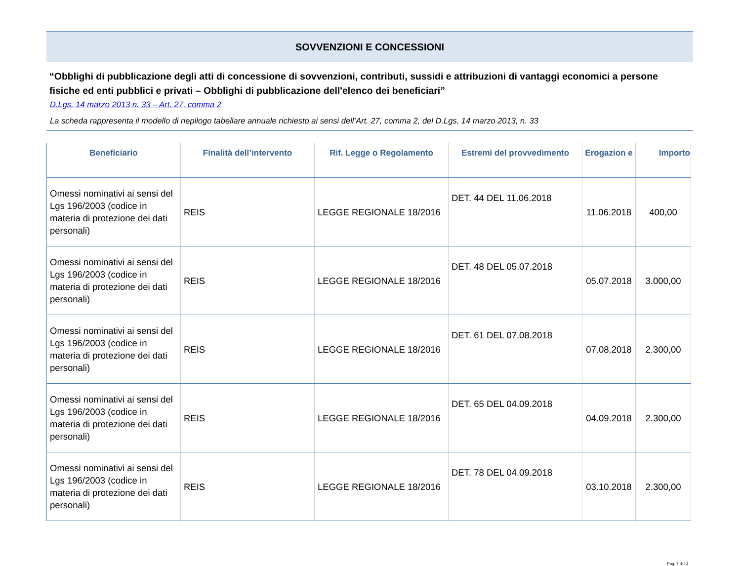SOVVENZIONI E CONCESSIONI
“Obblighi di pubblicazione degli atti di concessione di sovvenzioni, contributi, sussidi e attribuzioni di vantaggi economici a persone fisiche ed enti pubblici e privati – Obblighi di pubblicazione dell'elenco dei beneficiari”
D.Lgs. 14 marzo 2013 n. 33 – Art. 27, comma 2
La scheda rappresenta il modello di riepilogo tabellare annuale richiesto ai sensi dell’Art. 27, comma 2, del D.Lgs. 14 marzo 2013, n. 33
| Beneficiario | Finalità dell’intervento | Rif. Legge o Regolamento | Estremi del provvedimento | Erogazion e | Importo |
| --- | --- | --- | --- | --- | --- |
| Omessi nominativi ai sensi del Lgs 196/2003 (codice in materia di protezione dei dati personali) | REIS | LEGGE REGIONALE 18/2016 | DET. 44 DEL 11.06.2018 | 11.06.2018 | 400,00 |
| Omessi nominativi ai sensi del Lgs 196/2003 (codice in materia di protezione dei dati personali) | REIS | LEGGE REGIONALE 18/2016 | DET. 48 DEL 05.07.2018 | 05.07.2018 | 3.000,00 |
| Omessi nominativi ai sensi del Lgs 196/2003 (codice in materia di protezione dei dati personali) | REIS | LEGGE REGIONALE 18/2016 | DET. 61 DEL 07.08.2018 | 07.08.2018 | 2.300,00 |
| Omessi nominativi ai sensi del Lgs 196/2003 (codice in materia di protezione dei dati personali) | REIS | LEGGE REGIONALE 18/2016 | DET. 65 DEL 04.09.2018 | 04.09.2018 | 2.300,00 |
| Omessi nominativi ai sensi del Lgs 196/2003 (codice in materia di protezione dei dati personali) | REIS | LEGGE REGIONALE 18/2016 | DET. 78 DEL 04.09.2018 | 03.10.2018 | 2.300,00 |
Pag. 7 di 13